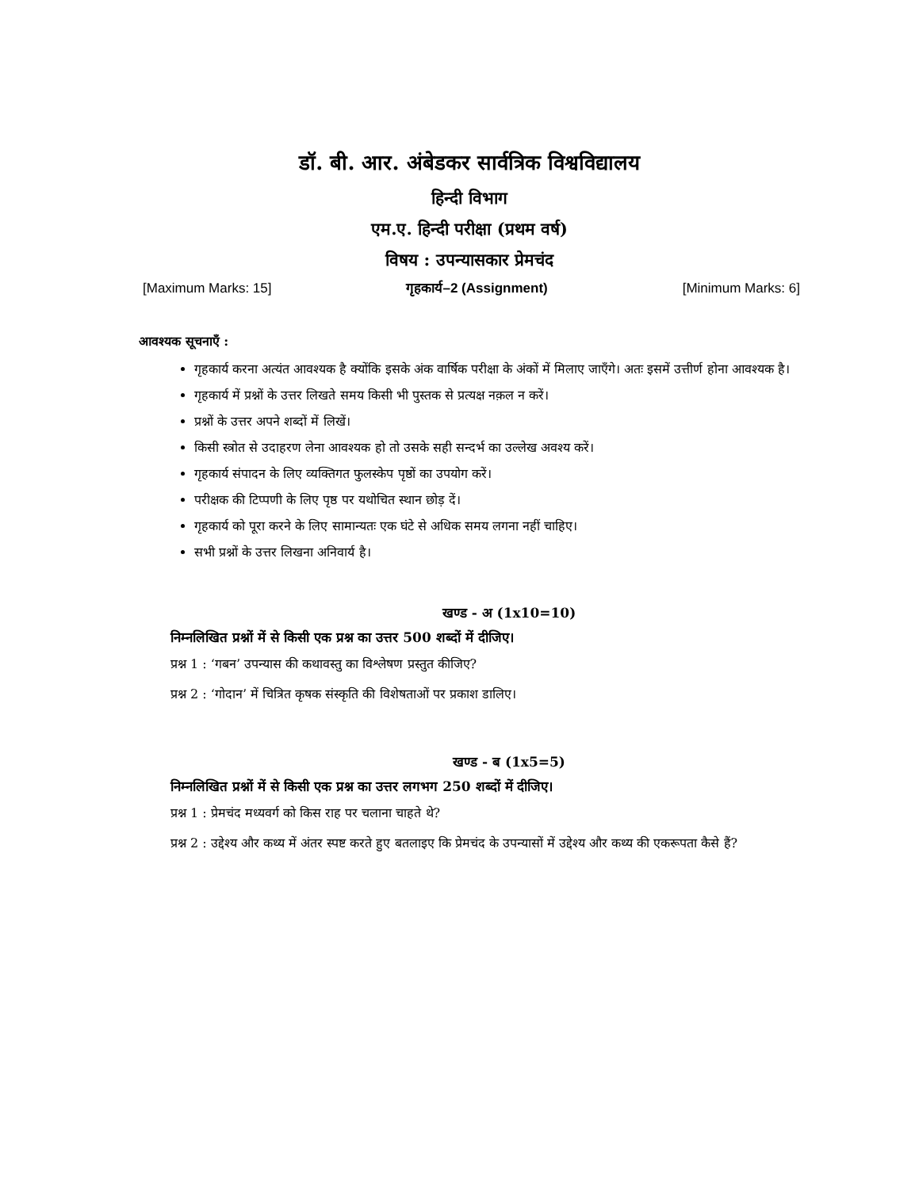डॉ. बी. आर. अंबेडकर सार्वत्रिक विश्वविद्यालय
हिन्दी विभाग
एम.ए. हिन्दी परीक्षा (प्रथम वर्ष)
विषय : उपन्यासकार प्रेमचंद
[Maximum Marks: 15] गृहकार्य–2 (Assignment) [Minimum Marks: 6]
आवश्यक सूचनाएँ :
गृहकार्य करना अत्यंत आवश्यक है क्योंकि इसके अंक वार्षिक परीक्षा के अंकों में मिलाए जाएँगे। अतः इसमें उत्तीर्ण होना आवश्यक है।
गृहकार्य में प्रश्नों के उत्तर लिखते समय किसी भी पुस्तक से प्रत्यक्ष नक़ल न करें।
प्रश्नों के उत्तर अपने शब्दों में लिखें।
किसी स्त्रोत से उदाहरण लेना आवश्यक हो तो उसके सही सन्दर्भ का उल्लेख अवश्य करें।
गृहकार्य संपादन के लिए व्यक्तिगत फुलस्केप पृष्ठों का उपयोग करें।
परीक्षक की टिप्पणी के लिए पृष्ठ पर यथोचित स्थान छोड़ दें।
गृहकार्य को पूरा करने के लिए सामान्यतः एक घंटे से अधिक समय लगना नहीं चाहिए।
सभी प्रश्नों के उत्तर लिखना अनिवार्य है।
खण्ड - अ (1x10=10)
निम्नलिखित प्रश्नों में से किसी एक प्रश्न का उत्तर 500 शब्दों में दीजिए।
प्रश्न 1 : ‘गबन’ उपन्यास की कथावस्तु का विश्लेषण प्रस्तुत कीजिए?
प्रश्न 2 : ‘गोदान’ में चित्रित कृषक संस्कृति की विशेषताओं पर प्रकाश डालिए।
खण्ड - ब (1x5=5)
निम्नलिखित प्रश्नों में से किसी एक प्रश्न का उत्तर लगभग 250 शब्दों में दीजिए।
प्रश्न 1 : प्रेमचंद मध्यवर्ग को किस राह पर चलाना चाहते थे?
प्रश्न 2 : उद्देश्य और कथ्य में अंतर स्पष्ट करते हुए बतलाइए कि प्रेमचंद के उपन्यासों में उद्देश्य और कथ्य की एकरूपता कैसे हैं?